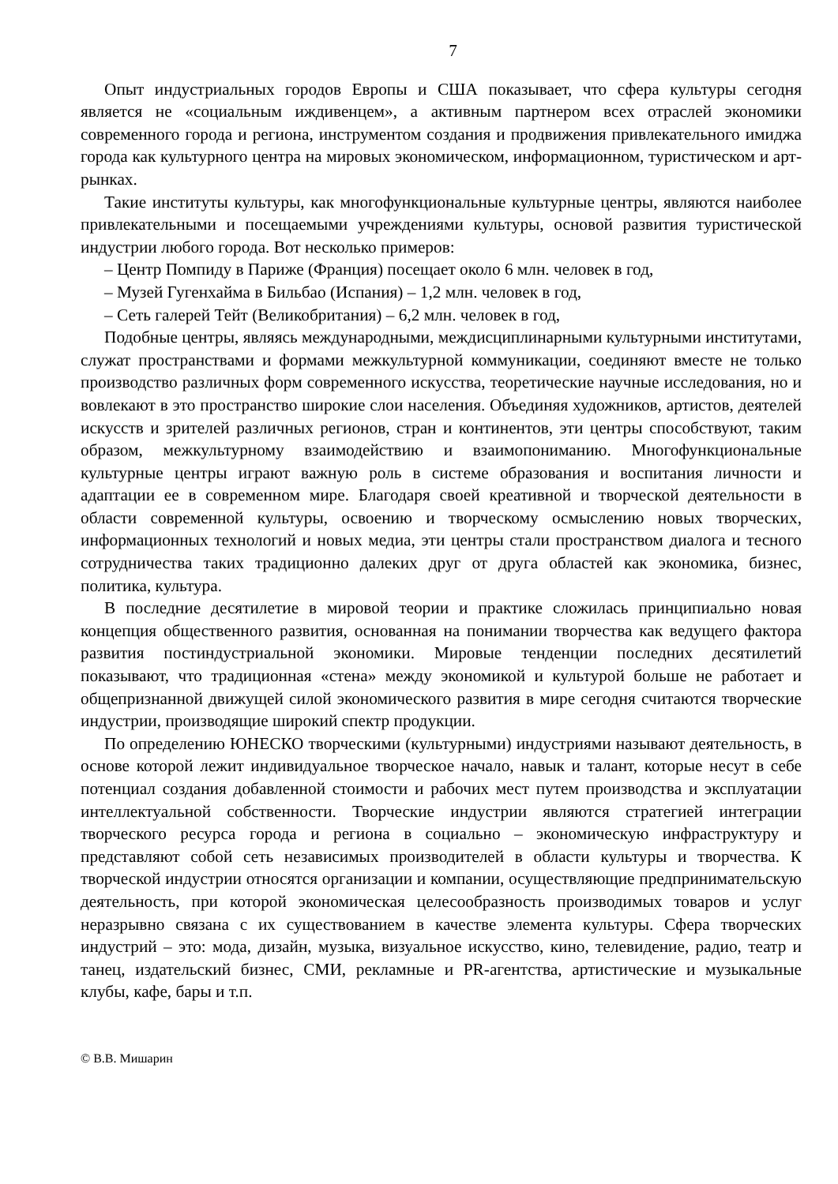7
Опыт индустриальных городов Европы и США показывает, что сфера культуры сегодня является не «социальным иждивенцем», а активным партнером всех отраслей экономики современного города и региона, инструментом создания и продвижения привлекательного имиджа города как культурного центра на мировых экономическом, информационном, туристическом и арт-рынках.
Такие институты культуры, как многофункциональные культурные центры, являются наиболее привлекательными и посещаемыми учреждениями культуры, основой развития туристической индустрии любого города. Вот несколько примеров:
– Центр Помпиду в Париже (Франция) посещает около 6 млн. человек в год,
– Музей Гугенхайма в Бильбао (Испания) – 1,2 млн. человек в год,
– Сеть галерей Тейт (Великобритания) – 6,2 млн. человек в год,
Подобные центры, являясь международными, междисциплинарными культурными институтами, служат пространствами и формами межкультурной коммуникации, соединяют вместе не только производство различных форм современного искусства, теоретические научные исследования, но и вовлекают в это пространство широкие слои населения. Объединяя художников, артистов, деятелей искусств и зрителей различных регионов, стран и континентов, эти центры способствуют, таким образом, межкультурному взаимодействию и взаимопониманию. Многофункциональные культурные центры играют важную роль в системе образования и воспитания личности и адаптации ее в современном мире. Благодаря своей креативной и творческой деятельности в области современной культуры, освоению и творческому осмыслению новых творческих, информационных технологий и новых медиа, эти центры стали пространством диалога и тесного сотрудничества таких традиционно далеких друг от друга областей как экономика, бизнес, политика, культура.
В последние десятилетие в мировой теории и практике сложилась принципиально новая концепция общественного развития, основанная на понимании творчества как ведущего фактора развития постиндустриальной экономики. Мировые тенденции последних десятилетий показывают, что традиционная «стена» между экономикой и культурой больше не работает и общепризнанной движущей силой экономического развития в мире сегодня считаются творческие индустрии, производящие широкий спектр продукции.
По определению ЮНЕСКО творческими (культурными) индустриями называют деятельность, в основе которой лежит индивидуальное творческое начало, навык и талант, которые несут в себе потенциал создания добавленной стоимости и рабочих мест путем производства и эксплуатации интеллектуальной собственности. Творческие индустрии являются стратегией интеграции творческого ресурса города и региона в социально – экономическую инфраструктуру и представляют собой сеть независимых производителей в области культуры и творчества. К творческой индустрии относятся организации и компании, осуществляющие предпринимательскую деятельность, при которой экономическая целесообразность производимых товаров и услуг неразрывно связана с их существованием в качестве элемента культуры. Сфера творческих индустрий – это: мода, дизайн, музыка, визуальное искусство, кино, телевидение, радио, театр и танец, издательский бизнес, СМИ, рекламные и PR-агентства, артистические и музыкальные клубы, кафе, бары и т.п.
© В.В. Мишарин